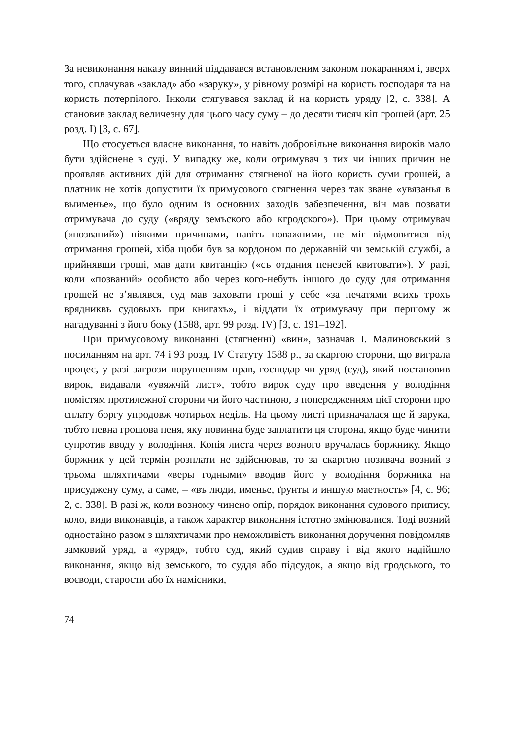За невиконання наказу винний піддавався встановленим законом покаранням і, зверх того, сплачував «заклад» або «заруку», у рівному розмірі на користь господаря та на користь потерпілого. Інколи стягувався заклад й на користь уряду [2, с. 338]. А становив заклад величезну для цього часу суму – до десяти тисяч кіп грошей (арт. 25 розд. І) [3, с. 67].
Що стосується власне виконання, то навіть добровільне виконання вироків мало бути здійснене в суді. У випадку же, коли отримувач з тих чи інших причин не проявляв активних дій для отримання стягненої на його користь суми грошей, а платник не хотів допустити їх примусового стягнення через так зване «увязанья в выименье», що було одним із основних заходів забезпечення, він мав позвати отримувача до суду («вряду земъского або кгродского»). При цьому отримувач («позваний») ніякими причинами, навіть поважними, не міг відмовитися від отримання грошей, хіба щоби був за кордоном по державній чи земській службі, а прийнявши гроші, мав дати квитанцію («съ отдания пенезей квитовати»). У разі, коли «позваний» особисто або через кого-небуть іншого до суду для отримання грошей не з’являвся, суд мав заховати гроші у себе «за печатями всихъ трохъ врядниквъ судовыхъ при книгахъ», і віддати їх отримувачу при першому ж нагадуванні з його боку (1588, арт. 99 розд. IV) [3, с. 191–192].
При примусовому виконанні (стягненні) «вин», зазначав І. Малиновський з посиланням на арт. 74 і 93 розд. IV Статуту 1588 р., за скаргою сторони, що виграла процес, у разі загрози порушенням прав, господар чи уряд (суд), який постановив вирок, видавали «увяжчій лист», тобто вирок суду про введення у володіння помістям протилежної сторони чи його частиною, з попередженням цієї сторони про сплату боргу упродовж чотирьох неділь. На цьому листі призначалася ще й зарука, тобто певна грошова пеня, яку повинна буде заплатити ця сторона, якщо буде чинити супротив вводу у володіння. Копія листа через возного вручалась боржнику. Якщо боржник у цей термін розплати не здійснював, то за скаргою позивача возний з трьома шляхтичами «веры годными» вводив його у володіння боржника на присуджену суму, а саме, – «въ люди, именье, ґрунты и иншую маетность» [4, с. 96; 2, с. 338]. В разі ж, коли возному чинено опір, порядок виконання судового припису, коло, види виконавців, а також характер виконання істотно змінювалися. Тоді возний одностайно разом з шляхтичами про неможливість виконання доручення повідомляв замковий уряд, а «уряд», тобто суд, який судив справу і від якого надійшло виконання, якщо від земського, то суддя або підсудок, а якщо від гродського, то воєводи, старости або їх намісники,
74